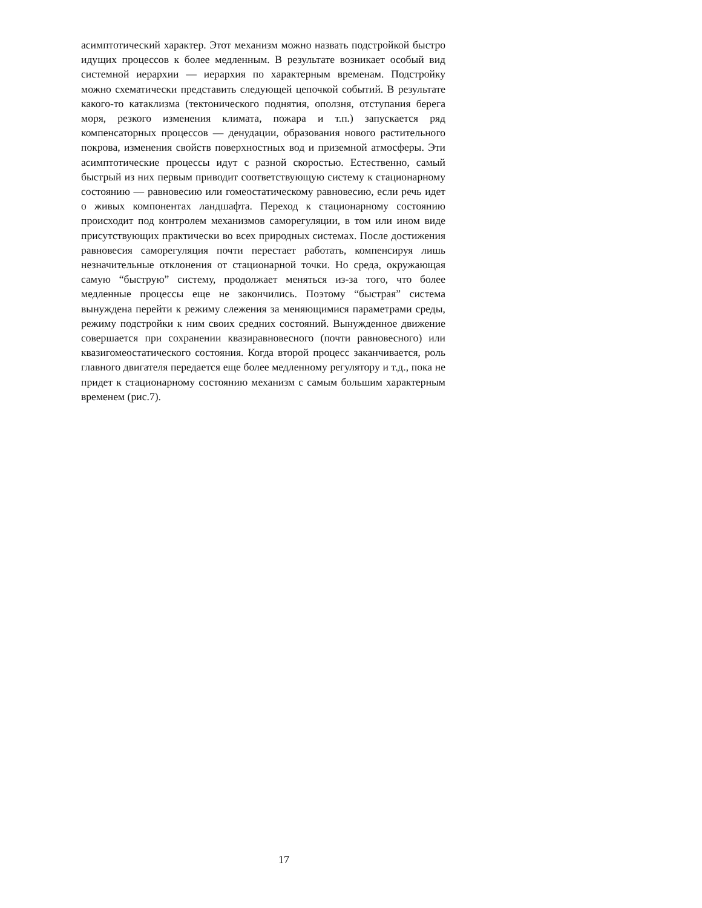асимптотический характер. Этот механизм можно назвать подстройкой быстро идущих процессов к более медленным. В результате возникает особый вид системной иерархии — иерархия по характерным временам. Подстройку можно схематически представить следующей цепочкой событий. В результате какого-то катаклизма (тектонического поднятия, оползня, отступания берега моря, резкого изменения климата, пожара и т.п.) запускается ряд компенсаторных процессов — денудации, образования нового растительного покрова, изменения свойств поверхностных вод и приземной атмосферы. Эти асимптотические процессы идут с разной скоростью. Естественно, самый быстрый из них первым приводит соответствующую систему к стационарному состоянию — равновесию или гомеостатическому равновесию, если речь идет о живых компонентах ландшафта. Переход к стационарному состоянию происходит под контролем механизмов саморегуляции, в том или ином виде присутствующих практически во всех природных системах. После достижения равновесия саморегуляция почти перестает работать, компенсируя лишь незначительные отклонения от стационарной точки. Но среда, окружающая самую “быструю” систему, продолжает меняться из-за того, что более медленные процессы еще не закончились. Поэтому “быстрая” система вынуждена перейти к режиму слежения за меняющимися параметрами среды, режиму подстройки к ним своих средних состояний. Вынужденное движение совершается при сохранении квазиравновесного (почти равновесного) или квазигомеостатического состояния. Когда второй процесс заканчивается, роль главного двигателя передается еще более медленному регулятору и т.д., пока не придет к стационарному состоянию механизм с самым большим характерным временем (рис.7).
17